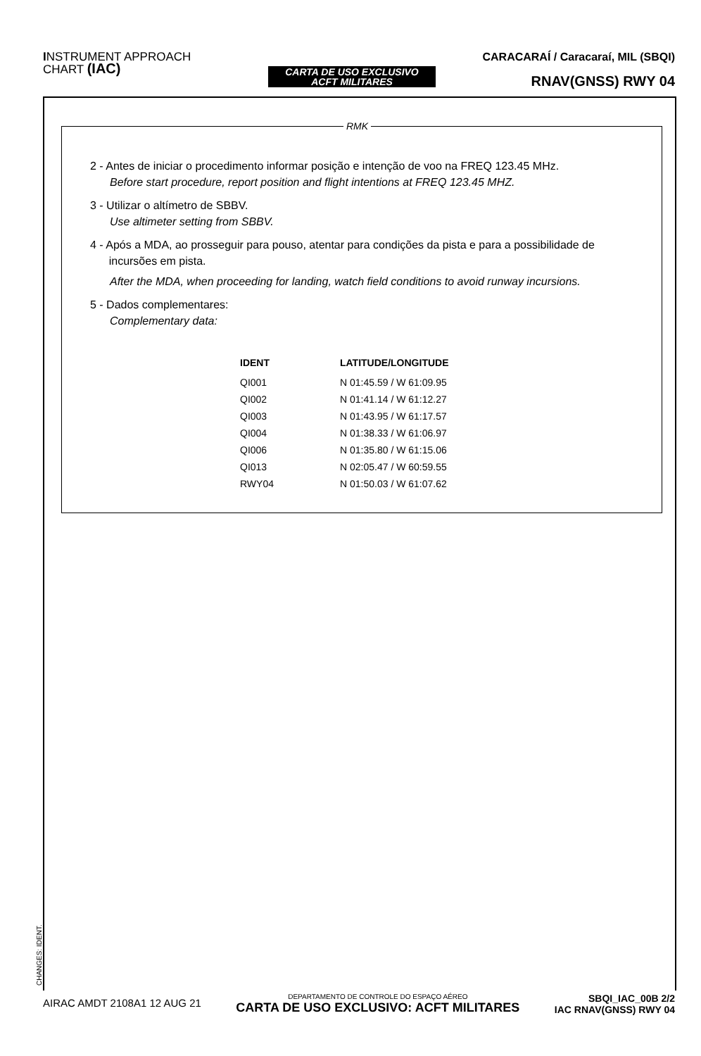INSTRUMENT APPROACH
CHART (IAC)
CARTA DE USO EXCLUSIVO
ACFT MILITARES
CARACARAÍ / Caracaraí, MIL (SBQI)
RNAV(GNSS) RWY 04
RMK
2 - Antes de iniciar o procedimento informar posição e intenção de voo na FREQ 123.45 MHz.
Before start procedure, report position and flight intentions at FREQ 123.45 MHZ.
3 - Utilizar o altímetro de SBBV.
Use altimeter setting from SBBV.
4 - Após a MDA, ao prosseguir para pouso, atentar para condições da pista e para a possibilidade de
incursões em pista.
After the MDA, when proceeding for landing, watch field conditions to avoid runway incursions.
5 - Dados complementares:
Complementary data:
| IDENT | LATITUDE/LONGITUDE |
| --- | --- |
| QI001 | N 01:45.59 / W 61:09.95 |
| QI002 | N 01:41.14 / W 61:12.27 |
| QI003 | N 01:43.95 / W 61:17.57 |
| QI004 | N 01:38.33 / W 61:06.97 |
| QI006 | N 01:35.80 / W 61:15.06 |
| QI013 | N 02:05.47 / W 60:59.55 |
| RWY04 | N 01:50.03 / W 61:07.62 |
CHANGES: IDENT.
AIRAC AMDT 2108A1 12 AUG 21
DEPARTAMENTO DE CONTROLE DO ESPAÇO AÉREO
CARTA DE USO EXCLUSIVO: ACFT MILITARES
SBQI_IAC_00B 2/2
IAC RNAV(GNSS) RWY 04